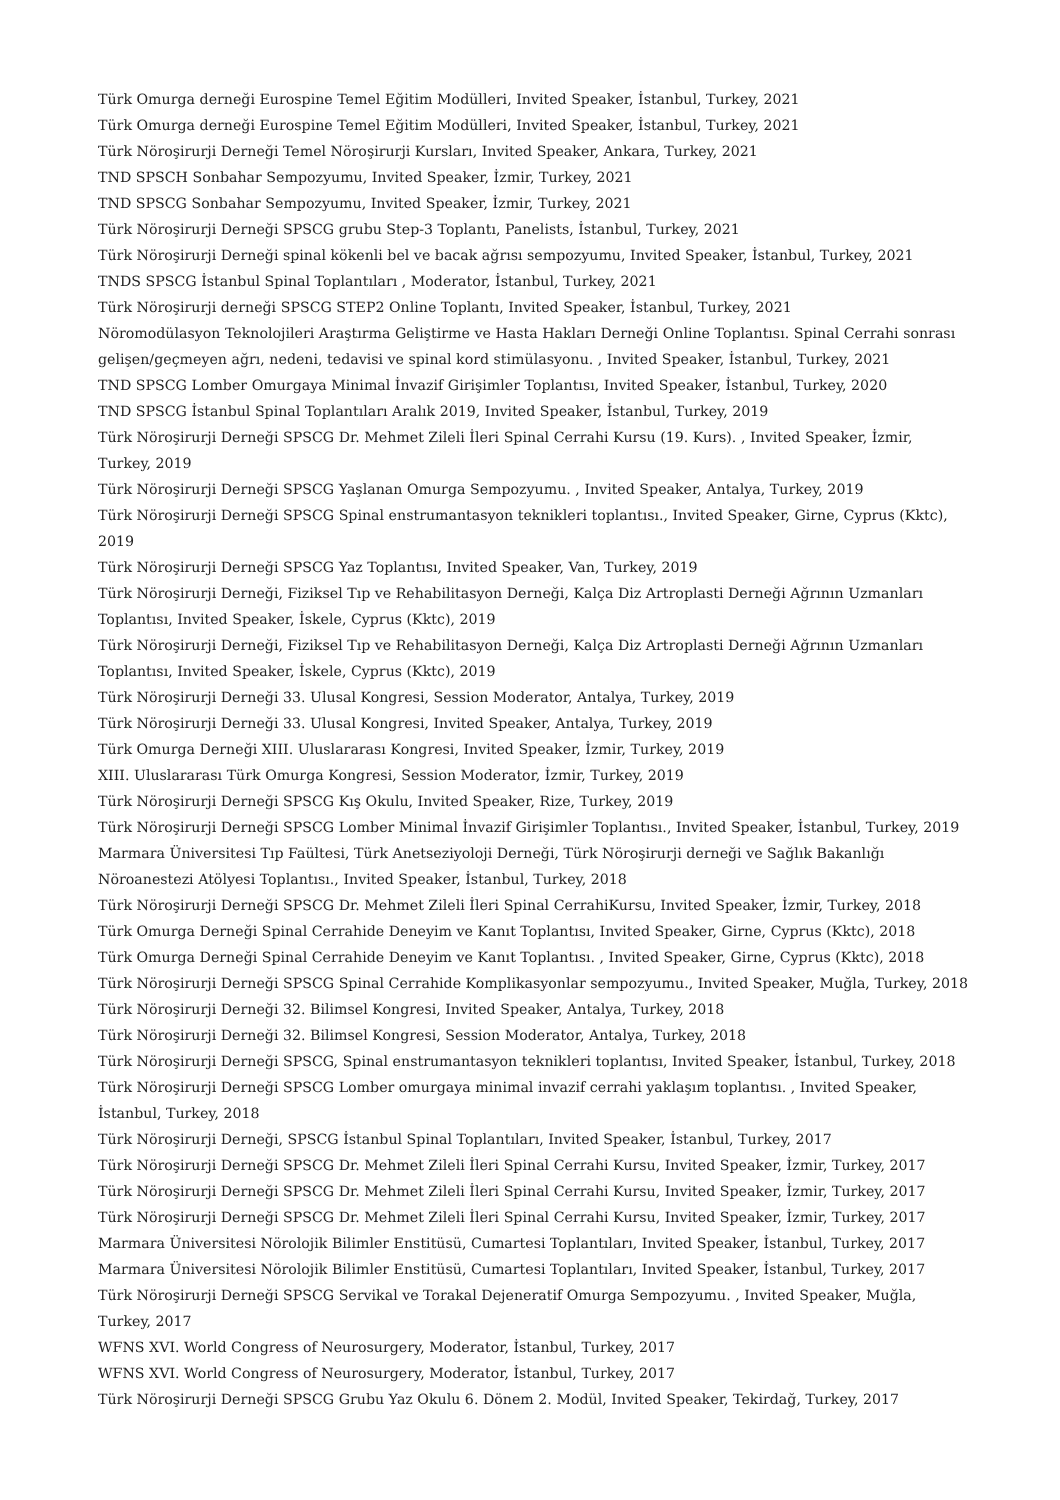Türk Omurga derneği Eurospine Temel Eğitim Modülleri, Invited Speaker, İstanbul, Turkey, 2021
Türk Omurga derneği Eurospine Temel Eğitim Modülleri, Invited Speaker, İstanbul, Turkey, 2021
Türk Nöroşirurji Derneği Temel Nöroşirurji Kursları, Invited Speaker, Ankara, Turkey, 2021
TND SPSCH Sonbahar Sempozyumu, Invited Speaker, İzmir, Turkey, 2021
TND SPSCG Sonbahar Sempozyumu, Invited Speaker, İzmir, Turkey, 2021
Türk Nöroşirurji Derneği SPSCG grubu Step-3 Toplantı, Panelists, İstanbul, Turkey, 2021
Türk Nöroşirurji Derneği spinal kökenli bel ve bacak ağrısı sempozyumu, Invited Speaker, İstanbul, Turkey, 2021
TNDS SPSCG İstanbul Spinal Toplantıları , Moderator, İstanbul, Turkey, 2021
Türk Nöroşirurji derneği SPSCG STEP2 Online Toplantı, Invited Speaker, İstanbul, Turkey, 2021
Nöromodülasyon Teknolojileri Araştırma Geliştirme ve Hasta Hakları Derneği Online Toplantısı. Spinal Cerrahi sonrası gelişen/geçmeyen ağrı, nedeni, tedavisi ve spinal kord stimülasyonu. , Invited Speaker, İstanbul, Turkey, 2021
TND SPSCG Lomber Omurgaya Minimal İnvazif Girişimler Toplantısı, Invited Speaker, İstanbul, Turkey, 2020
TND SPSCG İstanbul Spinal Toplantıları Aralık 2019, Invited Speaker, İstanbul, Turkey, 2019
Türk Nöroşirurji Derneği SPSCG Dr. Mehmet Zileli İleri Spinal Cerrahi Kursu (19. Kurs). , Invited Speaker, İzmir, Turkey, 2019
Türk Nöroşirurji Derneği SPSCG Yaşlanan Omurga Sempozyumu. , Invited Speaker, Antalya, Turkey, 2019
Türk Nöroşirurji Derneği SPSCG Spinal enstrumantasyon teknikleri toplantısı., Invited Speaker, Girne, Cyprus (Kktc), 2019
Türk Nöroşirurji Derneği SPSCG Yaz Toplantısı, Invited Speaker, Van, Turkey, 2019
Türk Nöroşirurji Derneği, Fiziksel Tıp ve Rehabilitasyon Derneği, Kalça Diz Artroplasti Derneği Ağrının Uzmanları Toplantısı, Invited Speaker, İskele, Cyprus (Kktc), 2019
Türk Nöroşirurji Derneği, Fiziksel Tıp ve Rehabilitasyon Derneği, Kalça Diz Artroplasti Derneği Ağrının Uzmanları Toplantısı, Invited Speaker, İskele, Cyprus (Kktc), 2019
Türk Nöroşirurji Derneği 33. Ulusal Kongresi, Session Moderator, Antalya, Turkey, 2019
Türk Nöroşirurji Derneği 33. Ulusal Kongresi, Invited Speaker, Antalya, Turkey, 2019
Türk Omurga Derneği XIII. Uluslararası Kongresi, Invited Speaker, İzmir, Turkey, 2019
XIII. Uluslararası Türk Omurga Kongresi, Session Moderator, İzmir, Turkey, 2019
Türk Nöroşirurji Derneği SPSCG Kış Okulu, Invited Speaker, Rize, Turkey, 2019
Türk Nöroşirurji Derneği SPSCG Lomber Minimal İnvazif Girişimler Toplantısı., Invited Speaker, İstanbul, Turkey, 2019
Marmara Üniversitesi Tıp Faültesi, Türk Anetseziyoloji Derneği, Türk Nöroşirurji derneği ve Sağlık Bakanlığı Nöroanestezi Atölyesi Toplantısı., Invited Speaker, İstanbul, Turkey, 2018
Türk Nöroşirurji Derneği SPSCG Dr. Mehmet Zileli İleri Spinal CerrahiKursu, Invited Speaker, İzmir, Turkey, 2018
Türk Omurga Derneği Spinal Cerrahide Deneyim ve Kanıt Toplantısı, Invited Speaker, Girne, Cyprus (Kktc), 2018
Türk Omurga Derneği Spinal Cerrahide Deneyim ve Kanıt Toplantısı. , Invited Speaker, Girne, Cyprus (Kktc), 2018
Türk Nöroşirurji Derneği SPSCG Spinal Cerrahide Komplikasyonlar sempozyumu., Invited Speaker, Muğla, Turkey, 2018
Türk Nöroşirurji Derneği 32. Bilimsel Kongresi, Invited Speaker, Antalya, Turkey, 2018
Türk Nöroşirurji Derneği 32. Bilimsel Kongresi, Session Moderator, Antalya, Turkey, 2018
Türk Nöroşirurji Derneği SPSCG, Spinal enstrumantasyon teknikleri toplantısı, Invited Speaker, İstanbul, Turkey, 2018
Türk Nöroşirurji Derneği SPSCG Lomber omurgaya minimal invazif cerrahi yaklaşım toplantısı. , Invited Speaker, İstanbul, Turkey, 2018
Türk Nöroşirurji Derneği, SPSCG İstanbul Spinal Toplantıları, Invited Speaker, İstanbul, Turkey, 2017
Türk Nöroşirurji Derneği SPSCG Dr. Mehmet Zileli İleri Spinal Cerrahi Kursu, Invited Speaker, İzmir, Turkey, 2017
Türk Nöroşirurji Derneği SPSCG Dr. Mehmet Zileli İleri Spinal Cerrahi Kursu, Invited Speaker, İzmir, Turkey, 2017
Türk Nöroşirurji Derneği SPSCG Dr. Mehmet Zileli İleri Spinal Cerrahi Kursu, Invited Speaker, İzmir, Turkey, 2017
Marmara Üniversitesi Nörolojik Bilimler Enstitüsü, Cumartesi Toplantıları, Invited Speaker, İstanbul, Turkey, 2017
Marmara Üniversitesi Nörolojik Bilimler Enstitüsü, Cumartesi Toplantıları, Invited Speaker, İstanbul, Turkey, 2017
Türk Nöroşirurji Derneği SPSCG Servikal ve Torakal Dejeneratif Omurga Sempozyumu. , Invited Speaker, Muğla, Turkey, 2017
WFNS XVI. World Congress of Neurosurgery, Moderator, İstanbul, Turkey, 2017
WFNS XVI. World Congress of Neurosurgery, Moderator, İstanbul, Turkey, 2017
Türk Nöroşirurji Derneği SPSCG Grubu Yaz Okulu 6. Dönem 2. Modül, Invited Speaker, Tekirdağ, Turkey, 2017